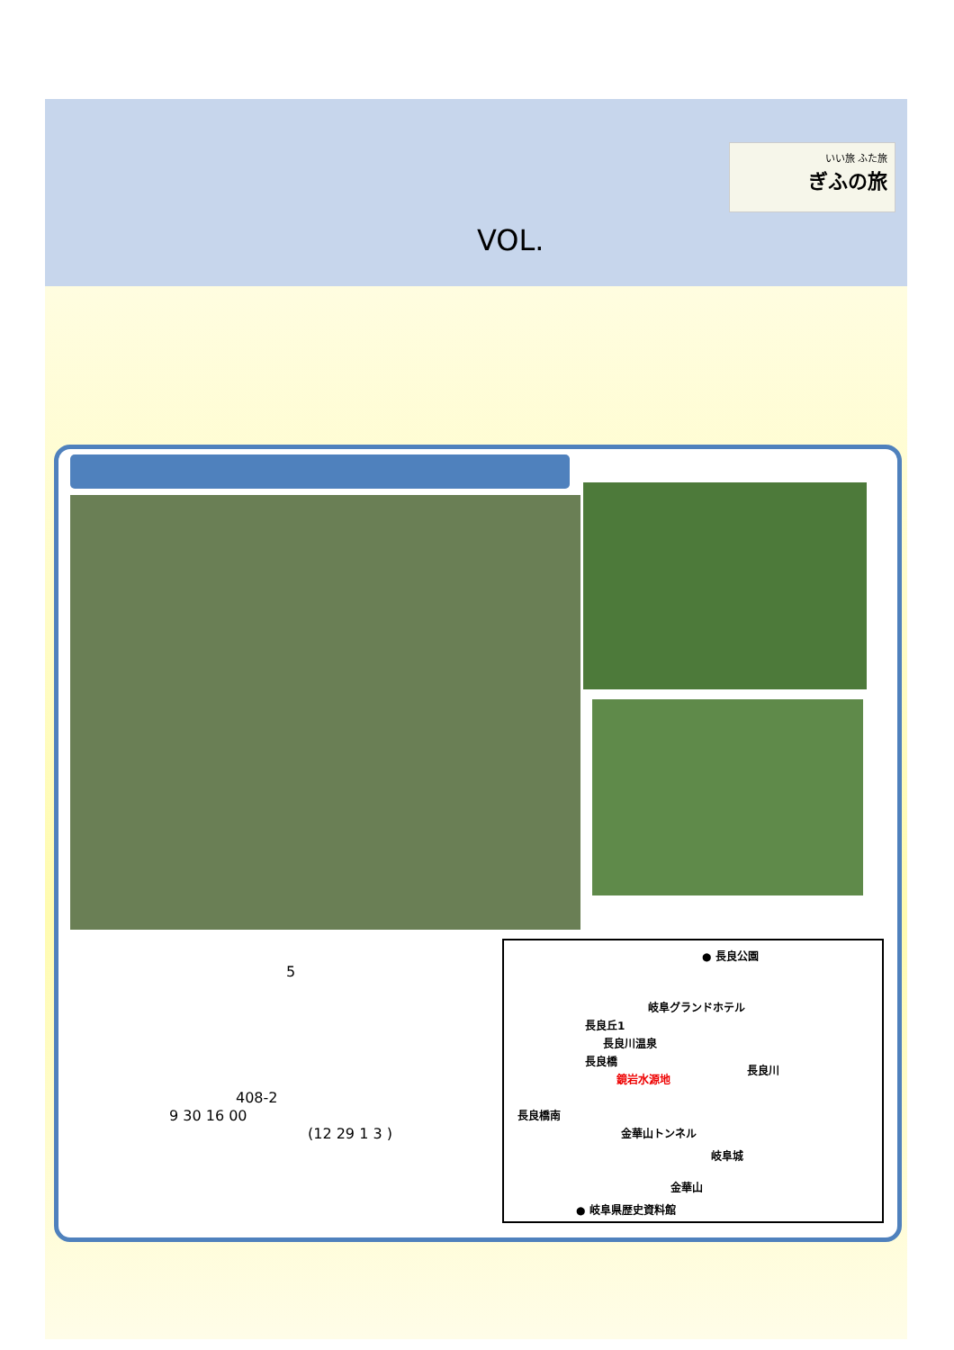いい旅 ふた旅
ぎふの旅
VOL.
5
408-2
9 30 16 00
(12 29 1 3 )
● 長良公園
岐阜グランドホテル
長良丘1
長良川温泉
長良橋
長良川
鏡岩水源地
長良橋南
金華山トンネル
岐阜城
金華山
● 岐阜県歴史資料館